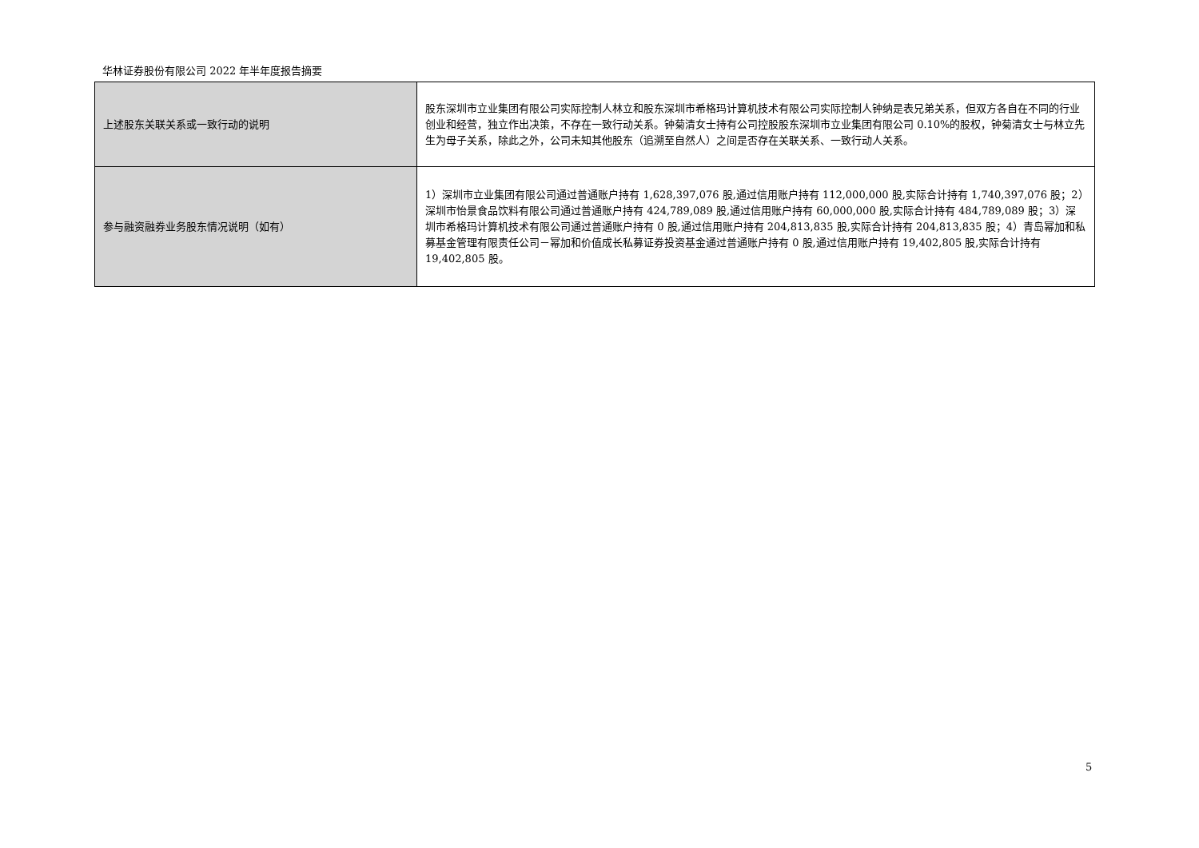华林证券股份有限公司 2022 年半年度报告摘要
| 上述股东关联关系或一致行动的说明 | 股东深圳市立业集团有限公司实际控制人林立和股东深圳市希格玛计算机技术有限公司实际控制人钟纳是表兄弟关系，但双方各自在不同的行业创业和经营，独立作出决策，不存在一致行动关系。钟菊清女士持有公司控股股东深圳市立业集团有限公司 0.10%的股权，钟菊清女士与林立先生为母子关系，除此之外，公司未知其他股东（追溯至自然人）之间是否存在关联关系、一致行动人关系。 |
| 参与融资融券业务股东情况说明（如有） | 1）深圳市立业集团有限公司通过普通账户持有 1,628,397,076 股,通过信用账户持有 112,000,000 股,实际合计持有 1,740,397,076 股；2）深圳市怡景食品饮料有限公司通过普通账户持有 424,789,089 股,通过信用账户持有 60,000,000 股,实际合计持有 484,789,089 股；3）深圳市希格玛计算机技术有限公司通过普通账户持有 0 股,通过信用账户持有 204,813,835 股,实际合计持有 204,813,835 股；4）青岛幂加和私募基金管理有限责任公司－幂加和价值成长私募证券投资基金通过普通账户持有 0 股,通过信用账户持有 19,402,805 股,实际合计持有 19,402,805 股。 |
5